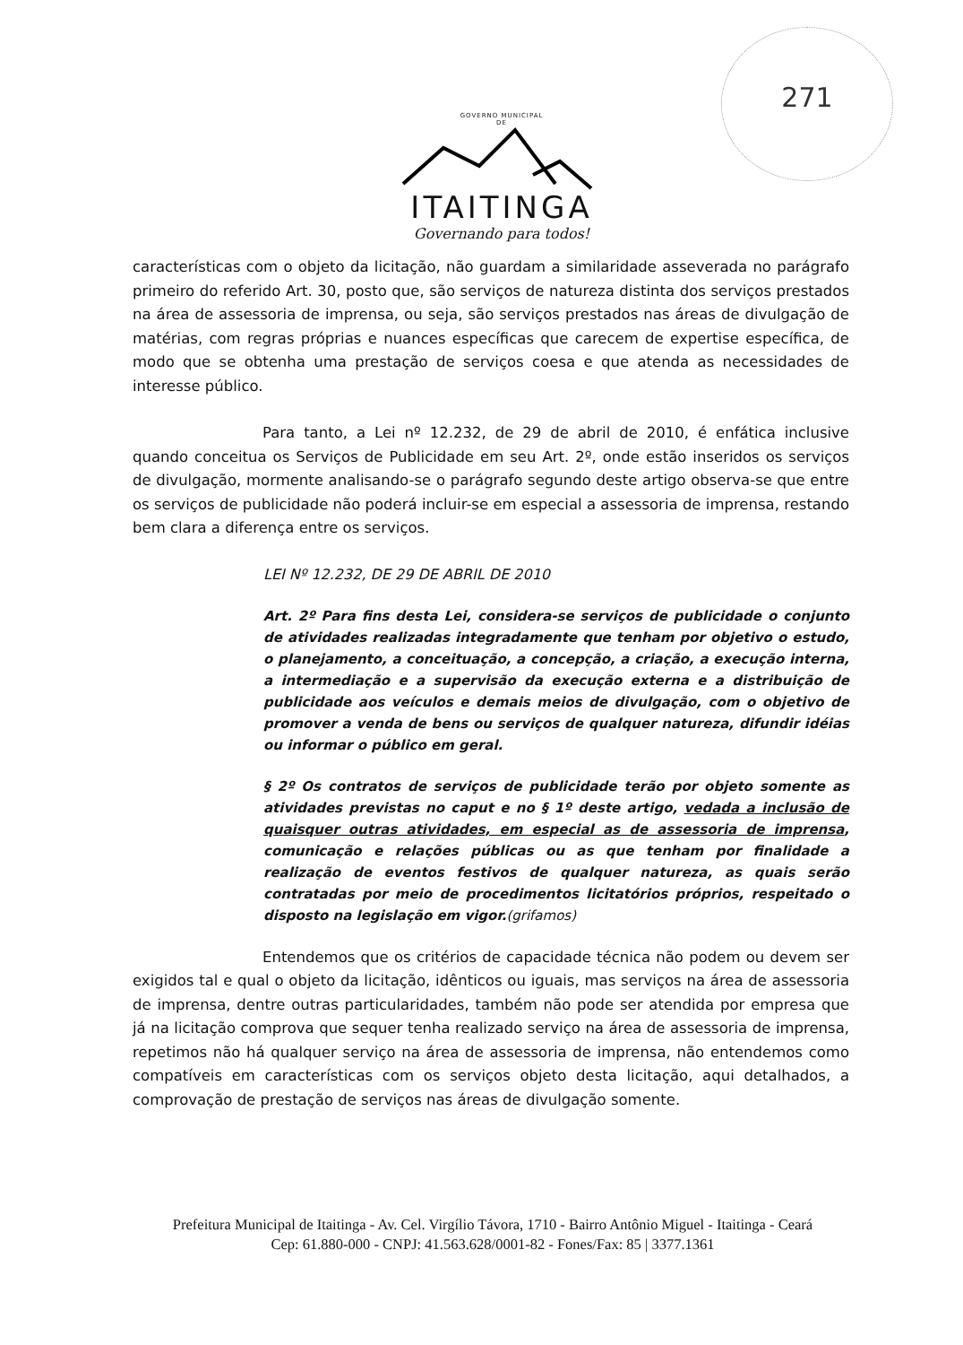271
GOVERNO MUNICIPAL
DE
ITAITINGA
Governando para todos!
características com o objeto da licitação, não guardam a similaridade asseverada no parágrafo primeiro do referido Art. 30, posto que, são serviços de natureza distinta dos serviços prestados na área de assessoria de imprensa, ou seja, são serviços prestados nas áreas de divulgação de matérias, com regras próprias e nuances específicas que carecem de expertise específica, de modo que se obtenha uma prestação de serviços coesa e que atenda as necessidades de interesse público.
Para tanto, a Lei nº 12.232, de 29 de abril de 2010, é enfática inclusive quando conceitua os Serviços de Publicidade em seu Art. 2º, onde estão inseridos os serviços de divulgação, mormente analisando-se o parágrafo segundo deste artigo observa-se que entre os serviços de publicidade não poderá incluir-se em especial a assessoria de imprensa, restando bem clara a diferença entre os serviços.
LEI Nº 12.232, DE 29 DE ABRIL DE 2010
Art. 2º Para fins desta Lei, considera-se serviços de publicidade o conjunto de atividades realizadas integradamente que tenham por objetivo o estudo, o planejamento, a conceituação, a concepção, a criação, a execução interna, a intermediação e a supervisão da execução externa e a distribuição de publicidade aos veículos e demais meios de divulgação, com o objetivo de promover a venda de bens ou serviços de qualquer natureza, difundir idéias ou informar o público em geral.
§ 2º Os contratos de serviços de publicidade terão por objeto somente as atividades previstas no caput e no § 1º deste artigo, vedada a inclusão de quaisquer outras atividades, em especial as de assessoria de imprensa, comunicação e relações públicas ou as que tenham por finalidade a realização de eventos festivos de qualquer natureza, as quais serão contratadas por meio de procedimentos licitatórios próprios, respeitado o disposto na legislação em vigor.(grifamos)
Entendemos que os critérios de capacidade técnica não podem ou devem ser exigidos tal e qual o objeto da licitação, idênticos ou iguais, mas serviços na área de assessoria de imprensa, dentre outras particularidades, também não pode ser atendida por empresa que já na licitação comprova que sequer tenha realizado serviço na área de assessoria de imprensa, repetimos não há qualquer serviço na área de assessoria de imprensa, não entendemos como compatíveis em características com os serviços objeto desta licitação, aqui detalhados, a comprovação de prestação de serviços nas áreas de divulgação somente.
Prefeitura Municipal de Itaitinga - Av. Cel. Virgílio Távora, 1710 - Bairro Antônio Miguel - Itaitinga - Ceará
Cep: 61.880-000 - CNPJ: 41.563.628/0001-82 - Fones/Fax: 85 | 3377.1361